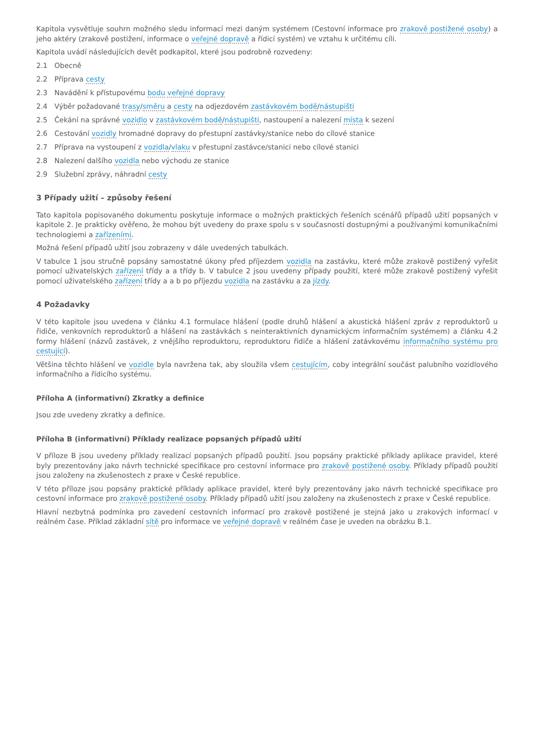Kapitola vysvětluje souhrn možného sledu informací mezi daným systémem (Cestovní informace pro zrakově postižené osoby) a jeho aktéry (zrakově postižení, informace o veřejné dopravě a řídicí systém) ve vztahu k určitému cíli.
Kapitola uvádí následujících devět podkapitol, které jsou podrobně rozvedeny:
2.1 Obecně
2.2 Příprava cesty
2.3 Navádění k přístupovému bodu veřejné dopravy
2.4 Výběr požadované trasy/směru a cesty na odjezdovém zastávkovém bodě/nástupišti
2.5 Čekání na správné vozidlo v zastávkovém bodě/nástupišti, nastoupení a nalezení místa k sezení
2.6 Cestování vozidly hromadné dopravy do přestupní zastávky/stanice nebo do cílové stanice
2.7 Příprava na vystoupení z vozidla/vlaku v přestupní zastávce/stanici nebo cílové stanici
2.8 Nalezení dalšího vozidla nebo východu ze stanice
2.9 Služební zprávy, náhradní cesty
3 Případy užití – způsoby řešení
Tato kapitola popisovaného dokumentu poskytuje informace o možných praktických řešeních scénářů případů užití popsaných v kapitole 2. Je prakticky ověřeno, že mohou být uvedeny do praxe spolu s v současnosti dostupnými a používanými komunikačními technologiemi a zařízeními.
Možná řešení případů užití jsou zobrazeny v dále uvedených tabulkách.
V tabulce 1 jsou stručně popsány samostatné úkony před příjezdem vozidla na zastávku, které může zrakově postižený vyřešit pomocí uživatelských zařízení třídy a a třídy b. V tabulce 2 jsou uvedeny případy použití, které může zrakově postižený vyřešit pomocí uživatelského zařízení třídy a a b po příjezdu vozidla na zastávku a za jízdy.
4 Požadavky
V této kapitole jsou uvedena v článku 4.1 formulace hlášení (podle druhů hlášení a akustická hlášení zpráv z reproduktorů u řidiče, venkovních reproduktorů a hlášení na zastávkách s neinteraktivních dynamickýcm informačním systémem) a článku 4.2 formy hlášení (názvů zastávek, z vnějšího reproduktoru, reproduktoru řidiče a hlášení zatávkovému informačního systému pro cestující).
Většina těchto hlášení ve vozidle byla navržena tak, aby sloužila všem cestujícím, coby integrální součást palubního vozidlového informačního a řídicího systému.
Příloha A (informativní) Zkratky a definice
Jsou zde uvedeny zkratky a definice.
Příloha B (informativní) Příklady realizace popsaných případů užití
V příloze B jsou uvedeny příklady realizací popsaných případů použití. Jsou popsány praktické příklady aplikace pravidel, které byly prezentovány jako návrh technické specifikace pro cestovní informace pro zrakově postižené osoby. Příklady případů použití jsou založeny na zkušenostech z praxe v České republice.
V této příloze jsou popsány praktické příklady aplikace pravidel, které byly prezentovány jako návrh technické specifikace pro cestovní informace pro zrakově postižené osoby. Příklady případů užití jsou založeny na zkušenostech z praxe v České republice.
Hlavní nezbytná podmínka pro zavedení cestovních informací pro zrakově postižené je stejná jako u zrakových informací v reálném čase. Příklad základní sítě pro informace ve veřejné dopravě v reálném čase je uveden na obrázku B.1.